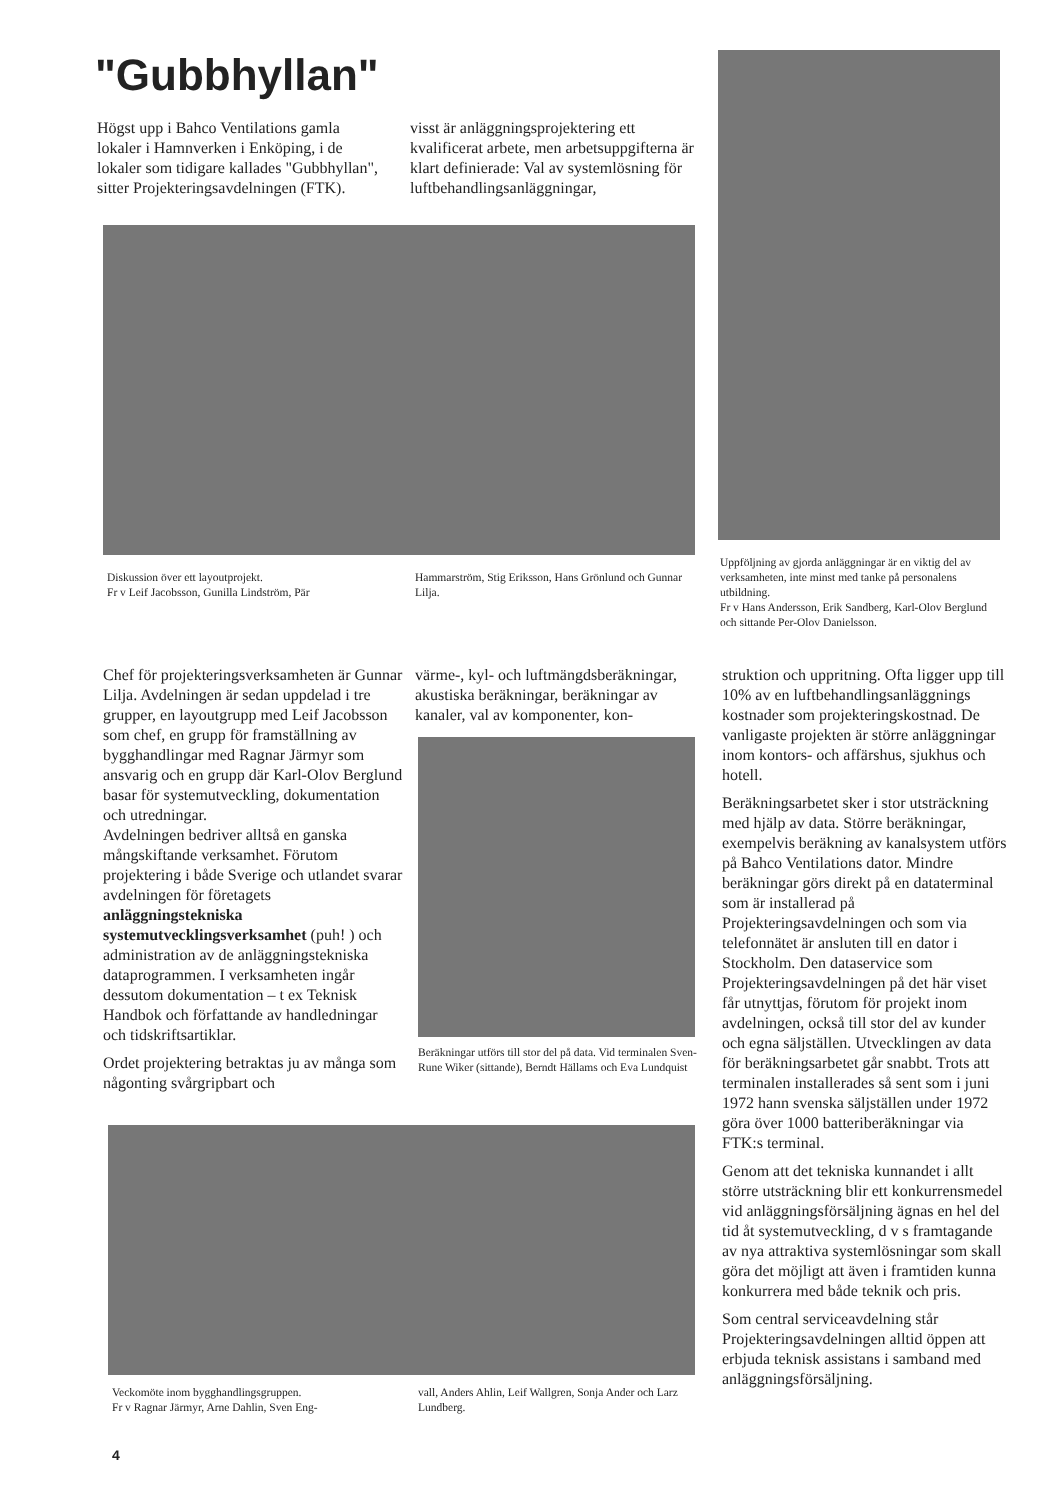"Gubbhyllan"
Högst upp i Bahco Ventilations gamla lokaler i Hamnverken i Enköping, i de lokaler som tidigare kallades "Gubbhyllan", sitter Projekteringsavdelningen (FTK).
visst är anläggningsprojektering ett kvalificerat arbete, men arbetsuppgifterna är klart definierade: Val av systemlösning för luftbehandlingsanläggningar,
Diskussion över ett layoutprojekt.
Fr v Leif Jacobsson, Gunilla Lindström, Pär
Hammarström, Stig Eriksson, Hans Grönlund och Gunnar Lilja.
Uppföljning av gjorda anläggningar är en viktig del av verksamheten, inte minst med tanke på personalens utbildning.
Fr v Hans Andersson, Erik Sandberg, Karl-Olov Berglund och sittande Per-Olov Danielsson.
Chef för projekteringsverksamheten är Gunnar Lilja. Avdelningen är sedan uppdelad i tre grupper, en layoutgrupp med Leif Jacobsson som chef, en grupp för framställning av bygghandlingar med Ragnar Järmyr som ansvarig och en grupp där Karl-Olov Berglund basar för systemutveckling, dokumentation och utredningar.
Avdelningen bedriver alltså en ganska mångskiftande verksamhet. Förutom projektering i både Sverige och utlandet svarar avdelningen för företagets anläggningstekniska systemutvecklingsverksamhet (puh! ) och administration av de anläggningstekniska dataprogrammen. I verksamheten ingår dessutom dokumentation – t ex Teknisk Handbok och författande av handledningar och tidskriftsartiklar.
Ordet projektering betraktas ju av många som någonting svårgripbart och
värme-, kyl- och luftmängdsberäkningar, akustiska beräkningar, beräkningar av kanaler, val av komponenter, kon-
Beräkningar utförs till stor del på data. Vid terminalen Sven-Rune Wiker (sittande), Berndt Hällams och Eva Lundquist
struktion och uppritning. Ofta ligger upp till 10% av en luftbehandlingsanläggnings kostnader som projekteringskostnad. De vanligaste projekten är större anläggningar inom kontors- och affärshus, sjukhus och hotell.
Beräkningsarbetet sker i stor utsträckning med hjälp av data. Större beräkningar, exempelvis beräkning av kanalsystem utförs på Bahco Ventilations dator. Mindre beräkningar görs direkt på en dataterminal som är installerad på Projekteringsavdelningen och som via telefonnätet är ansluten till en dator i Stockholm. Den dataservice som Projekteringsavdelningen på det här viset får utnyttjas, förutom för projekt inom avdelningen, också till stor del av kunder och egna säljställen. Utvecklingen av data för beräkningsarbetet går snabbt. Trots att terminalen installerades så sent som i juni 1972 hann svenska säljställen under 1972 göra över 1000 batteriberäkningar via FTK:s terminal.
Genom att det tekniska kunnandet i allt större utsträckning blir ett konkurrensmedel vid anläggningsförsäljning ägnas en hel del tid åt systemutveckling, d v s framtagande av nya attraktiva systemlösningar som skall göra det möjligt att även i framtiden kunna konkurrera med både teknik och pris.
Som central serviceavdelning står Projekteringsavdelningen alltid öppen att erbjuda teknisk assistans i samband med anläggningsförsäljning.
Veckomöte inom bygghandlingsgruppen.
Fr v Ragnar Järmyr, Arne Dahlin, Sven Eng-
vall, Anders Ahlin, Leif Wallgren, Sonja Ander och Larz Lundberg.
4